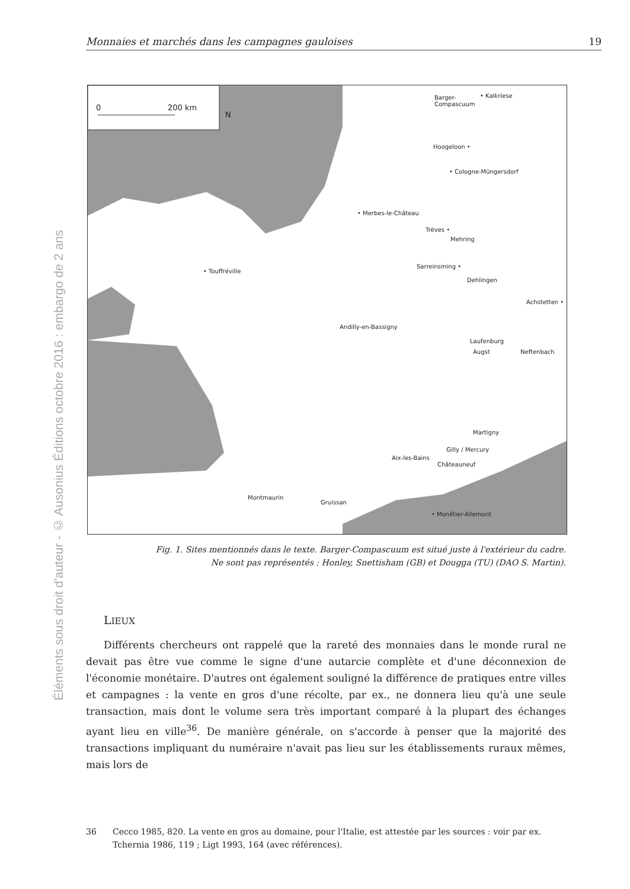Éléments sous droit d'auteur - © Ausonius Éditions octobre 2016 : embargo de 2 ans
Monnaies et marchés dans les campagnes gauloises 19
0 200 km
N
Barger-
Compascuum
• Kalkriese
Hoogeloon •
• Cologne-Müngersdorf
• Merbes-le-Château
Trèves •
Mehring
Sarreinsming •
Dehlingen
• Touffréville
Achstetten •
Andilly-en-Bassigny
Laufenburg
Augst Neftenbach
Martigny
Gilly / Mercury
Aix-les-Bains
Châteauneuf
• Monêtier-Allemont
Montmaurin
Gruissan
Fig. 1. Sites mentionnés dans le texte. Barger-Compascuum est situé juste à l'extérieur du cadre.
Ne sont pas représentés : Honley, Snettisham (GB) et Dougga (TU) (DAO S. Martin).
LIEUX
Différents chercheurs ont rappelé que la rareté des monnaies dans le monde rural ne devait pas être vue comme le signe d'une autarcie complète et d'une déconnexion de l'économie monétaire. D'autres ont également souligné la différence de pratiques entre villes et campagnes : la vente en gros d'une récolte, par ex., ne donnera lieu qu'à une seule transaction, mais dont le volume sera très important comparé à la plupart des échanges ayant lieu en ville<sup>36</sup>. De manière générale, on s'accorde à penser que la majorité des transactions impliquant du numéraire n'avait pas lieu sur les établissements ruraux mêmes, mais lors de
36 Cecco 1985, 820. La vente en gros au domaine, pour l'Italie, est attestée par les sources : voir par ex. Tchernia 1986, 119 ; Ligt 1993, 164 (avec références).